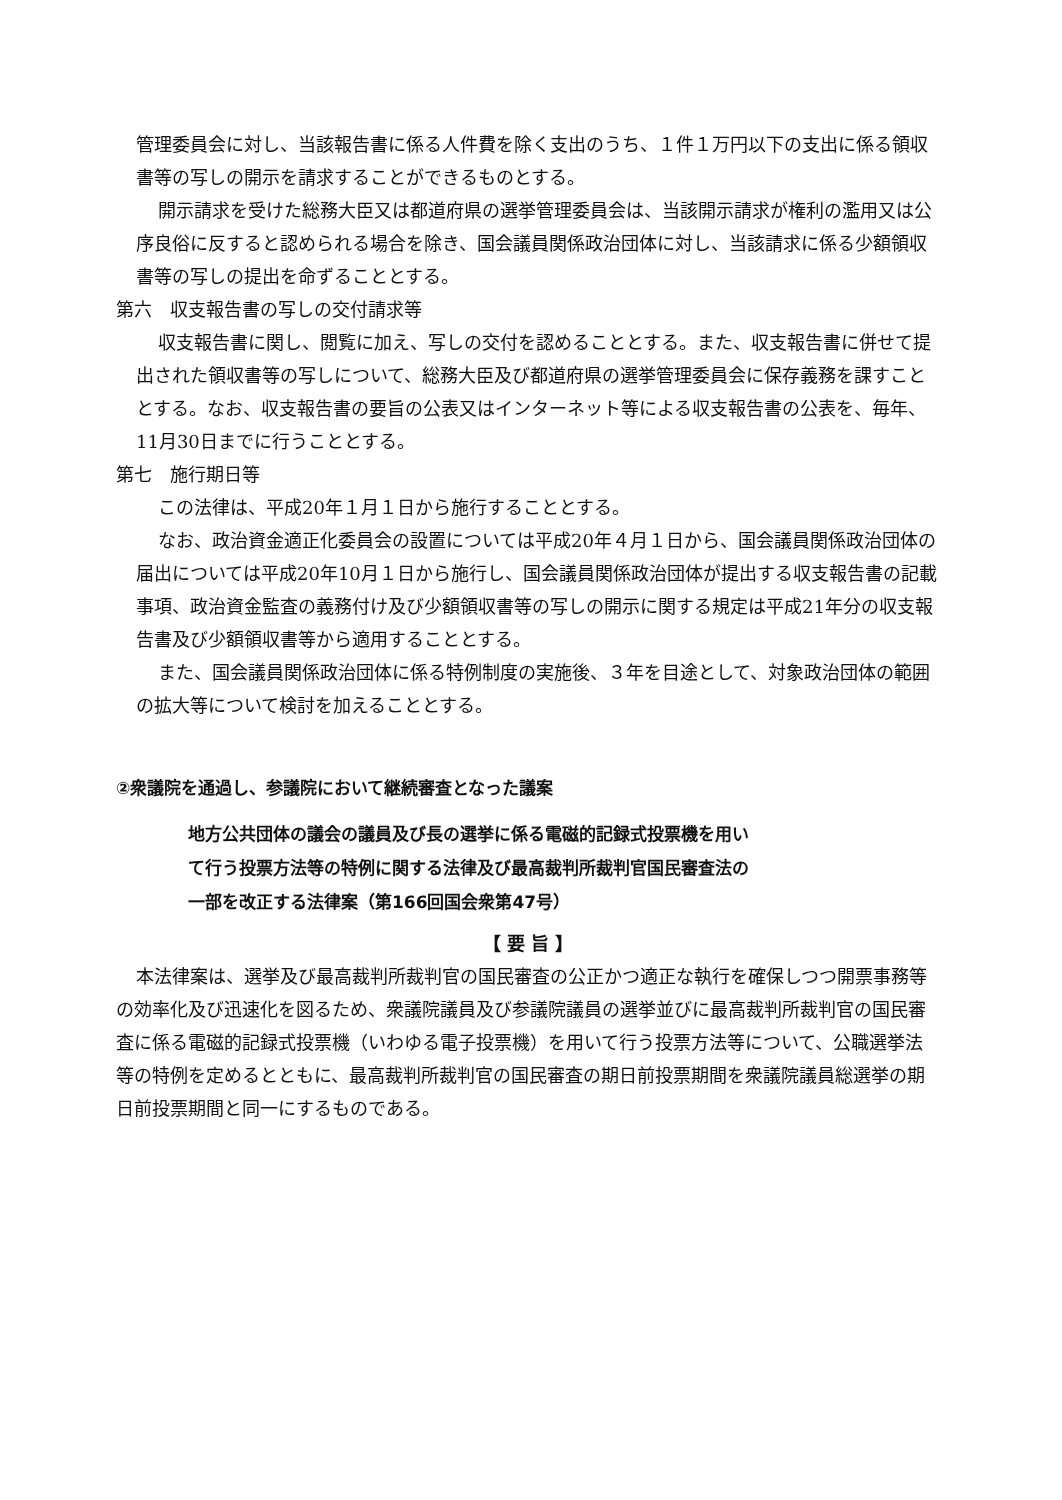管理委員会に対し、当該報告書に係る人件費を除く支出のうち、１件１万円以下の支出に係る領収書等の写しの開示を請求することができるものとする。
開示請求を受けた総務大臣又は都道府県の選挙管理委員会は、当該開示請求が権利の濫用又は公序良俗に反すると認められる場合を除き、国会議員関係政治団体に対し、当該請求に係る少額領収書等の写しの提出を命ずることとする。
第六　収支報告書の写しの交付請求等
収支報告書に関し、閲覧に加え、写しの交付を認めることとする。また、収支報告書に併せて提出された領収書等の写しについて、総務大臣及び都道府県の選挙管理委員会に保存義務を課すこととする。なお、収支報告書の要旨の公表又はインターネット等による収支報告書の公表を、毎年、11月30日までに行うこととする。
第七　施行期日等
この法律は、平成20年１月１日から施行することとする。
なお、政治資金適正化委員会の設置については平成20年４月１日から、国会議員関係政治団体の届出については平成20年10月１日から施行し、国会議員関係政治団体が提出する収支報告書の記載事項、政治資金監査の義務付け及び少額領収書等の写しの開示に関する規定は平成21年分の収支報告書及び少額領収書等から適用することとする。
また、国会議員関係政治団体に係る特例制度の実施後、３年を目途として、対象政治団体の範囲の拡大等について検討を加えることとする。
②衆議院を通過し、参議院において継続審査となった議案
地方公共団体の議会の議員及び長の選挙に係る電磁的記録式投票機を用い
て行う投票方法等の特例に関する法律及び最高裁判所裁判官国民審査法の
一部を改正する法律案（第166回国会衆第47号）
【 要 旨 】
本法律案は、選挙及び最高裁判所裁判官の国民審査の公正かつ適正な執行を確保しつつ開票事務等の効率化及び迅速化を図るため、衆議院議員及び参議院議員の選挙並びに最高裁判所裁判官の国民審査に係る電磁的記録式投票機（いわゆる電子投票機）を用いて行う投票方法等について、公職選挙法等の特例を定めるとともに、最高裁判所裁判官の国民審査の期日前投票期間を衆議院議員総選挙の期日前投票期間と同一にするものである。